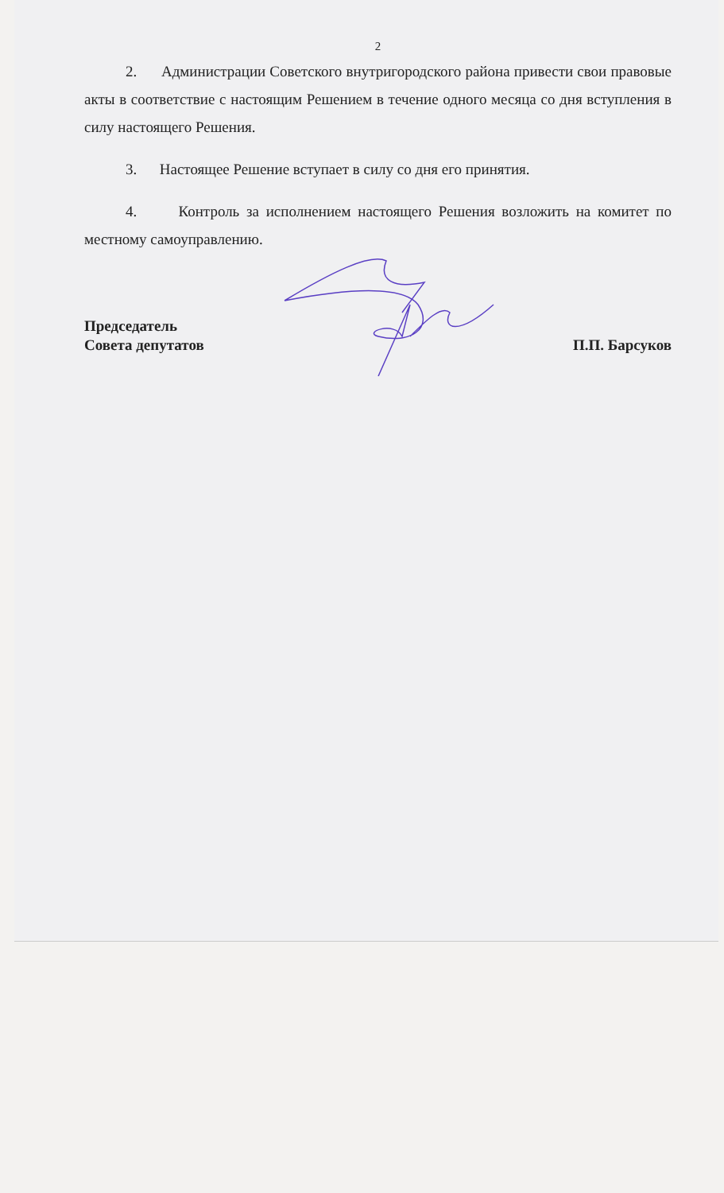2
2. Администрации Советского внутригородского района привести свои правовые акты в соответствие с настоящим Решением в течение одного месяца со дня вступления в силу настоящего Решения.
3. Настоящее Решение вступает в силу со дня его принятия.
4. Контроль за исполнением настоящего Решения возложить на комитет по местному самоуправлению.
Председатель
Совета депутатов
П.П. Барсуков